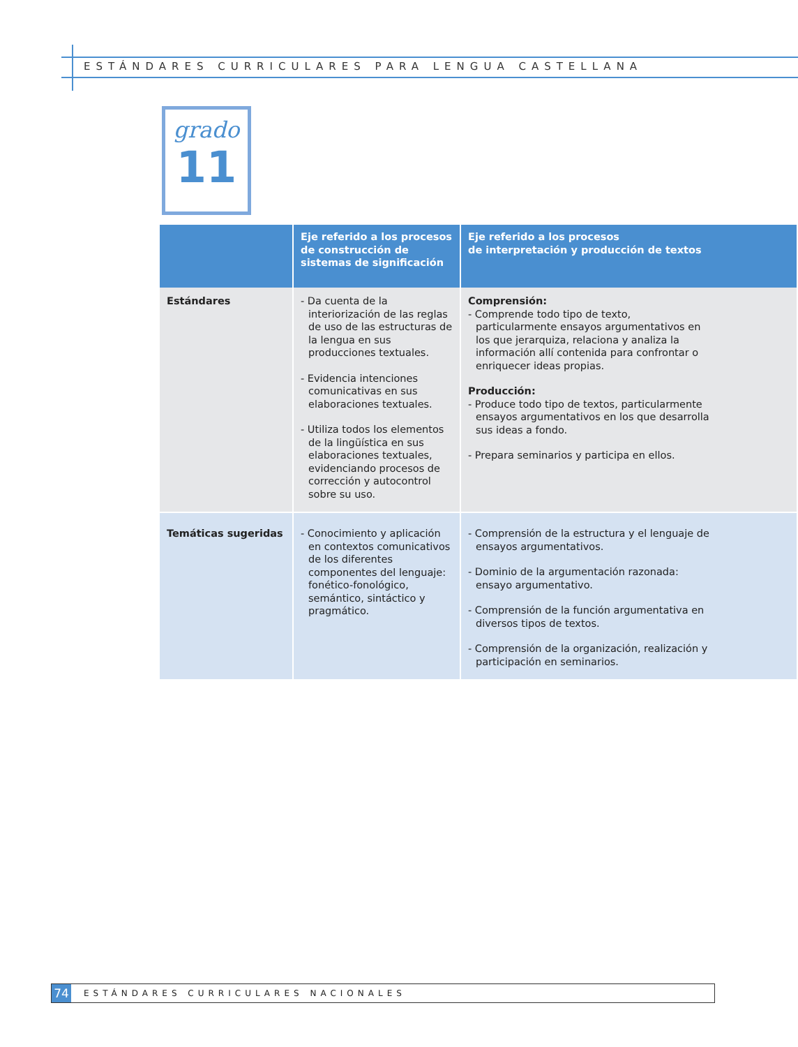ESTÁNDARES CURRICULARES PARA LENGUA CASTELLANA
grado
11
| | Eje referido a los procesos de construcción de sistemas de significación | Eje referido a los procesos de interpretación y producción de textos |
| --- | --- | --- |
| Estándares | - Da cuenta de la interiorización de las reglas de uso de las estructuras de la lengua en sus producciones textuales. - Evidencia intenciones comunicativas en sus elaboraciones textuales. - Utiliza todos los elementos de la lingüística en sus elaboraciones textuales, evidenciando procesos de corrección y autocontrol sobre su uso. | Comprensión: - Comprende todo tipo de texto, particularmente ensayos argumentativos en los que jerarquiza, relaciona y analiza la información allí contenida para confrontar o enriquecer ideas propias. Producción: - Produce todo tipo de textos, particularmente ensayos argumentativos en los que desarrolla sus ideas a fondo. - Prepara seminarios y participa en ellos. |
| Temáticas sugeridas | - Conocimiento y aplicación en contextos comunicativos de los diferentes componentes del lenguaje: fonético-fonológico, semántico, sintáctico y pragmático. | - Comprensión de la estructura y el lenguaje de ensayos argumentativos. - Dominio de la argumentación razonada: ensayo argumentativo. - Comprensión de la función argumentativa en diversos tipos de textos. - Comprensión de la organización, realización y participación en seminarios. |
74
ESTÁNDARES CURRICULARES NACIONALES